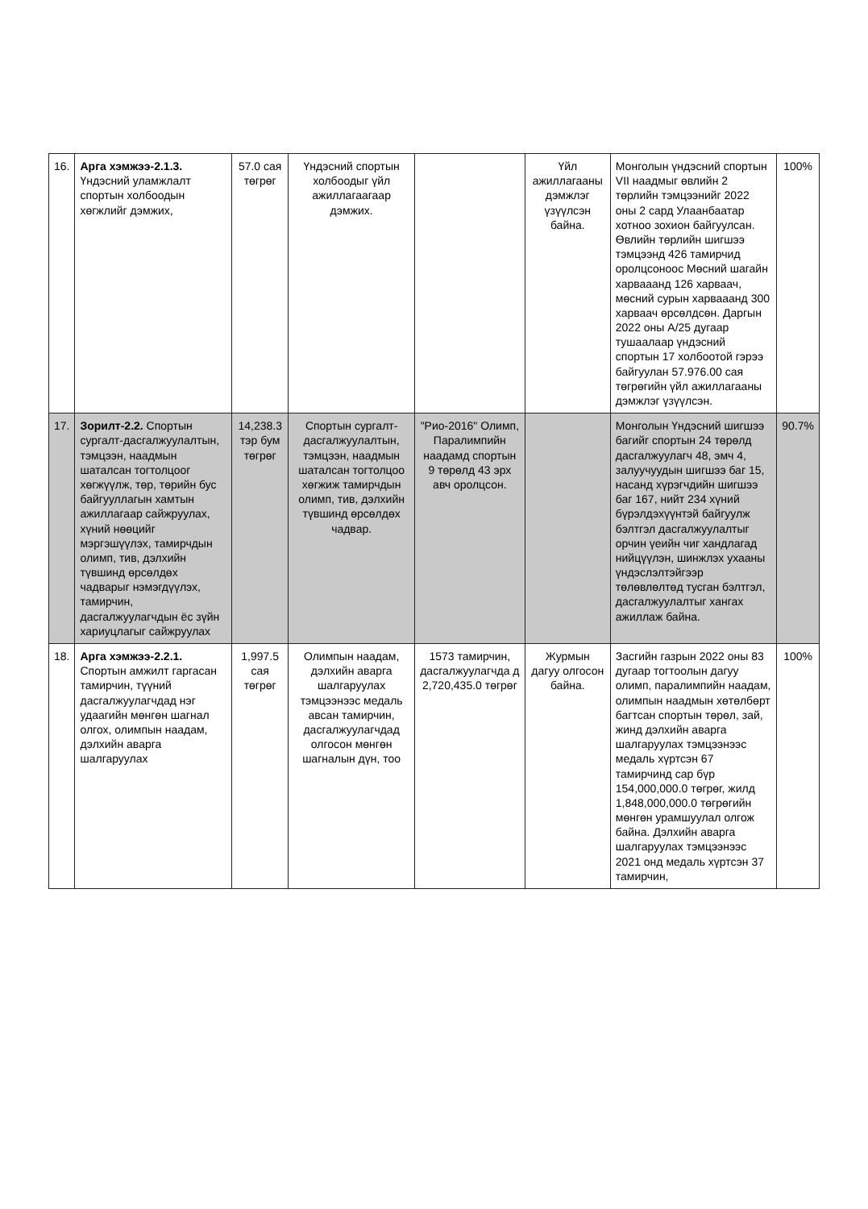| 16. | Арга хэмжээ-2.1.3. Үндэсний уламжлалт спортын холбоодын хөгжлийг дэмжих, | 57.0 сая төгрөг | Үндэсний спортын холбоодыг үйл ажиллагаагаар дэмжих. | | Үйл ажиллагааны дэмжлэг үзүүлсэн байна. | Монголын үндэсний спортын VII наадмыг өвлийн 2 төрлийн тэмцээнийг 2022 оны 2 сард Улаанбаатар хотноо зохион байгуулсан. Өвлийн төрлийн шигшээ тэмцээнд 426 тамирчид оролцсоноос Мөсний шагайн харвааанд 126 харваач, мөсний сурын харвааанд 300 харваач өрсөлдсөн. Даргын 2022 оны А/25 дугаар тушаалаар үндэсний спортын 17 холбоотой гэрээ байгуулан 57.976.00 сая төгрөгийн үйл ажиллагааны дэмжлэг үзүүлсэн. | 100% |
| 17. | Зорилт-2.2. Спортын сургалт-дасгалжуулалтын, тэмцээн, наадмын шаталсан тогтолцоог хөгжүүлж, төр, төрийн бус байгууллагын хамтын ажиллагаар сайжруулах, хүний нөөцийг мэргэшүүлэх, тамирчдын олимп, тив, дэлхийн түвшинд өрсөлдөх чадварыг нэмэгдүүлэх, тамирчин, дасгалжуулагчдын ёс зүйн хариуцлагыг сайжруулах | 14,238.3 тэр бум төгрөг | Спортын сургалт-дасгалжуулалтын, тэмцээн, наадмын шаталсан тогтолцоо хөгжиж тамирчдын олимп, тив, дэлхийн түвшинд өрсөлдөх чадвар. | "Рио-2016" Олимп, Паралимпийн наадамд спортын 9 төрөлд 43 эрх авч оролцсон. | | Монголын Үндэсний шигшээ багийг спортын 24 төрөлд дасгалжуулагч 48, эмч 4, залуучуудын шигшээ баг 15, насанд хүрэгчдийн шигшээ баг 167, нийт 234 хүний бүрэлдэхүүнтэй байгуулж бэлтгэл дасгалжуулалтыг орчин үеийн чиг хандлагад нийцүүлэн, шинжлэх ухааны үндэслэлтэйгээр төлөвлөлтөд тусган бэлтгэл, дасгалжуулалтыг хангах ажиллаж байна. | 90.7% |
| 18. | Арга хэмжээ-2.2.1. Спортын амжилт гаргасан тамирчин, түүний дасгалжуулагчдад нэг удаагийн мөнгөн шагнал олгох, олимпын наадам, дэлхийн аварга шалгаруулах | 1,997.5 сая төгрөг | Олимпын наадам, дэлхийн аварга шалгаруулах тэмцээнээс медаль авсан тамирчин, дасгалжуулагчдад олгосон мөнгөн шагналын дүн, тоо | 1573 тамирчин, дасгалжуулагчда д 2,720,435.0 төгрөг | Журмын дагуу олгосон байна. | Засгийн газрын 2022 оны 83 дугаар тогтоолын дагуу олимп, паралимпийн наадам, олимпын наадмын хөтөлбөрт багтсан спортын төрөл, зай, жинд дэлхийн аварга шалгаруулах тэмцээнээс медаль хүртсэн 67 тамирчинд сар бүр 154,000,000.0 төгрөг, жилд 1,848,000,000.0 төгрөгийн мөнгөн урамшуулал олгож байна. Дэлхийн аварга шалгаруулах тэмцээнээс 2021 онд медаль хүртсэн 37 тамирчин, | 100% |